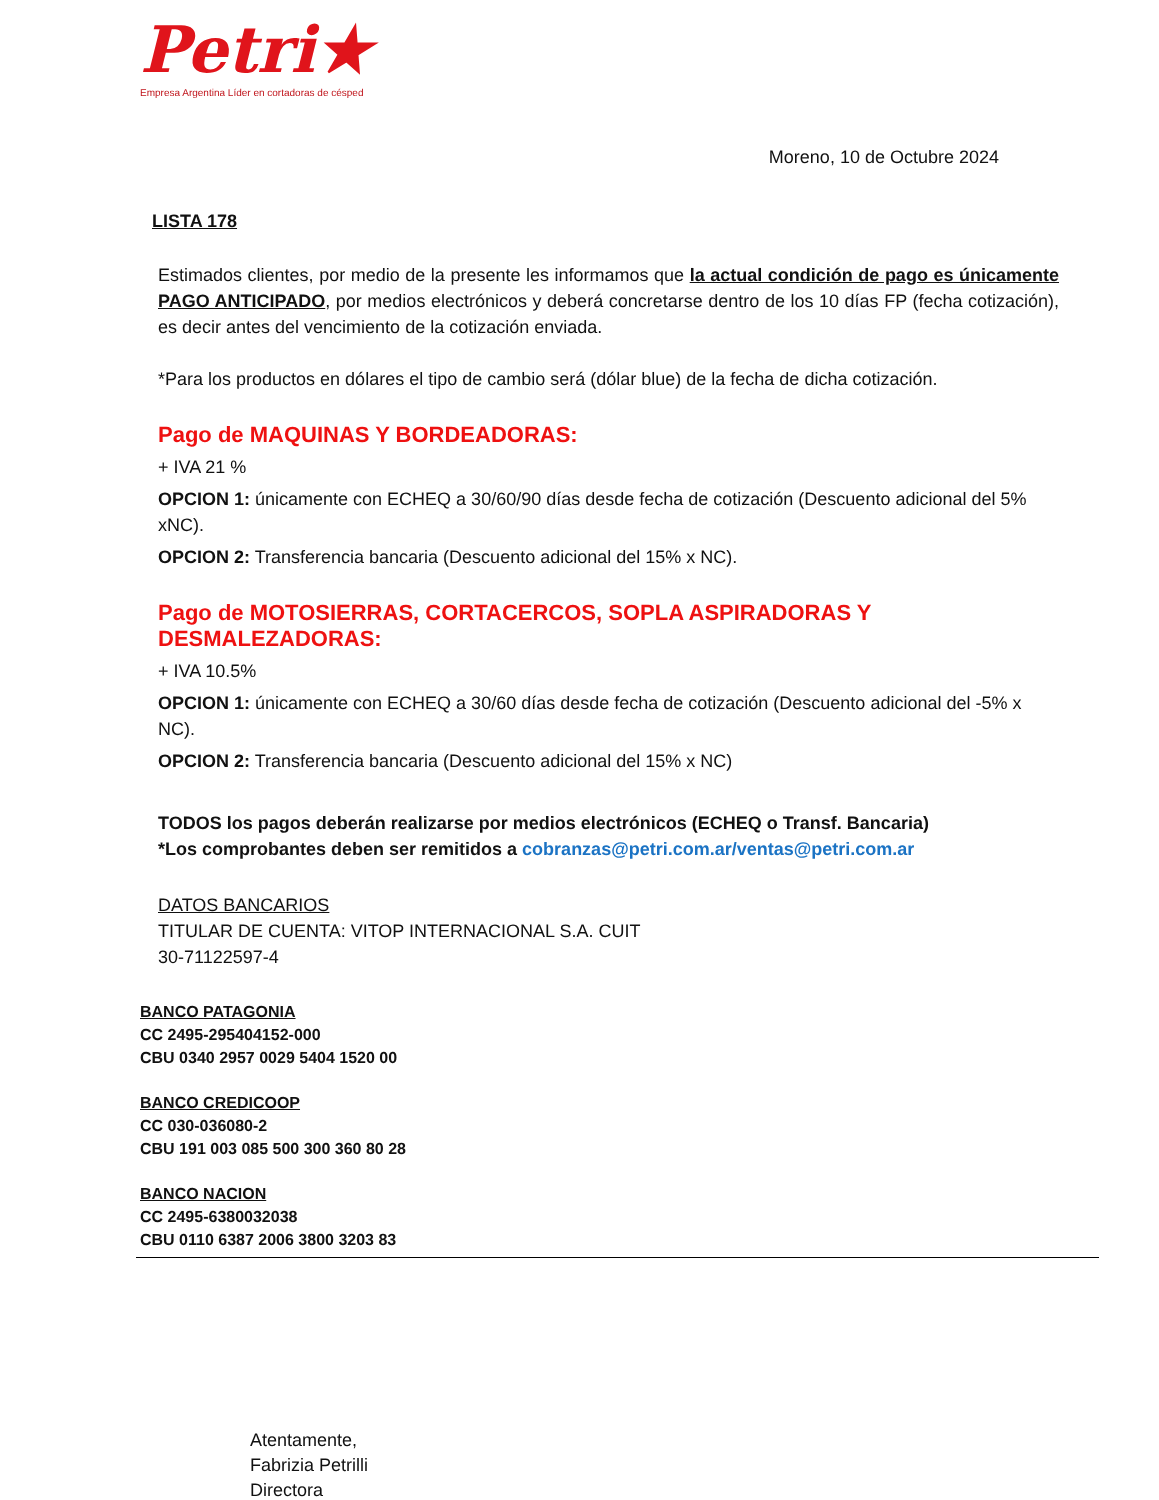Petri★
Empresa Argentina Líder en cortadoras de césped
Moreno, 10 de Octubre 2024
LISTA 178
Estimados clientes, por medio de la presente les informamos que la actual condición de pago es únicamente PAGO ANTICIPADO, por medios electrónicos y deberá concretarse dentro de los 10 días FP (fecha cotización), es decir antes del vencimiento de la cotización enviada.
*Para los productos en dólares el tipo de cambio será (dólar blue) de la fecha de dicha cotización.
Pago de MAQUINAS Y BORDEADORAS:
+ IVA 21 %
OPCION 1: únicamente con ECHEQ a 30/60/90 días desde fecha de cotización (Descuento adicional del 5% xNC).
OPCION 2: Transferencia bancaria (Descuento adicional del 15% x NC).
Pago de MOTOSIERRAS, CORTACERCOS, SOPLA ASPIRADORAS Y DESMALEZADORAS:
+ IVA 10.5%
OPCION 1: únicamente con ECHEQ a 30/60 días desde fecha de cotización (Descuento adicional del -5% x NC).
OPCION 2: Transferencia bancaria (Descuento adicional del 15% x NC)
TODOS los pagos deberán realizarse por medios electrónicos (ECHEQ o Transf. Bancaria)
*Los comprobantes deben ser remitidos a cobranzas@petri.com.ar/ventas@petri.com.ar
DATOS BANCARIOS
TITULAR DE CUENTA: VITOP INTERNACIONAL S.A. CUIT
30-71122597-4
BANCO PATAGONIA
CC 2495-295404152-000
CBU 0340 2957 0029 5404 1520 00
BANCO CREDICOOP
CC 030-036080-2
CBU 191 003 085 500 300 360 80 28
BANCO NACION
CC 2495-6380032038
CBU 0110 6387 2006 3800 3203 83
Atentamente,
Fabrizia Petrilli
Directora